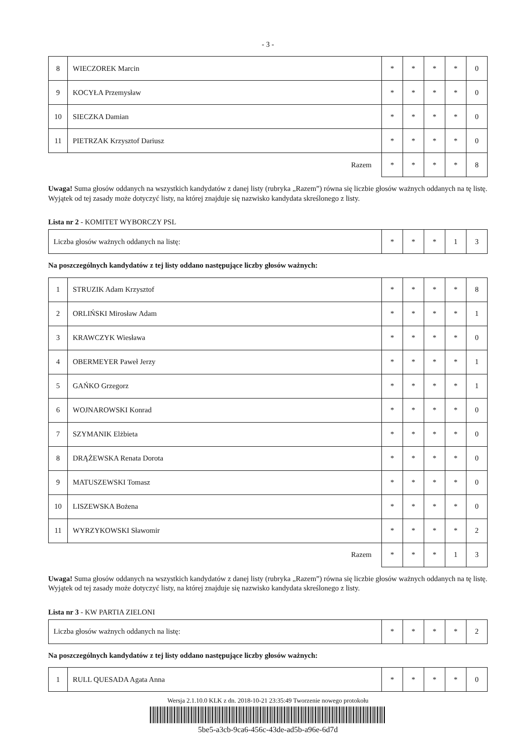- 3 -
| 8 | WIECZOREK Marcin | * | * | * | * | 0 |
| 9 | KOCYŁA Przemysław | * | * | * | * | 0 |
| 10 | SIECZKA Damian | * | * | * | * | 0 |
| 11 | PIETRZAK Krzysztof Dariusz | * | * | * | * | 0 |
| Razem | | * | * | * | * | 8 |
Uwaga! Suma głosów oddanych na wszystkich kandydatów z danej listy (rubryka „Razem”) równa się liczbie głosów ważnych oddanych na tę listę. Wyjątek od tej zasady może dotyczyć listy, na której znajduje się nazwisko kandydata skreślonego z listy.
Lista nr 2 - KOMITET WYBORCZY PSL
| Liczba głosów ważnych oddanych na listę: | * | * | * | 1 | 3 |
Na poszczególnych kandydatów z tej listy oddano następujące liczby głosów ważnych:
| 1 | STRUZIK Adam Krzysztof | * | * | * | * | 8 |
| 2 | ORLIŃSKI Mirosław Adam | * | * | * | * | 1 |
| 3 | KRAWCZYK Wiesława | * | * | * | * | 0 |
| 4 | OBERMEYER Paweł Jerzy | * | * | * | * | 1 |
| 5 | GAŃKO Grzegorz | * | * | * | * | 1 |
| 6 | WOJNAROWSKI Konrad | * | * | * | * | 0 |
| 7 | SZYMANIK Elżbieta | * | * | * | * | 0 |
| 8 | DRĄŻEWSKA Renata Dorota | * | * | * | * | 0 |
| 9 | MATUSZEWSKI Tomasz | * | * | * | * | 0 |
| 10 | LISZEWSKA Bożena | * | * | * | * | 0 |
| 11 | WYRZYKOWSKI Sławomir | * | * | * | * | 2 |
| Razem | | * | * | * | 1 | 3 |
Uwaga! Suma głosów oddanych na wszystkich kandydatów z danej listy (rubryka „Razem”) równa się liczbie głosów ważnych oddanych na tę listę. Wyjątek od tej zasady może dotyczyć listy, na której znajduje się nazwisko kandydata skreślonego z listy.
Lista nr 3 - KW PARTIA ZIELONI
| Liczba głosów ważnych oddanych na listę: | * | * | * | * | 2 |
Na poszczególnych kandydatów z tej listy oddano następujące liczby głosów ważnych:
| 1 | RULL QUESADA Agata Anna | * | * | * | * | 0 |
Wersja 2.1.10.0 KLK z dn. 2018-10-21 23:35:49 Tworzenie nowego protokołu
5be5-a3cb-9ca6-456c-43de-ad5b-a96e-6d7d